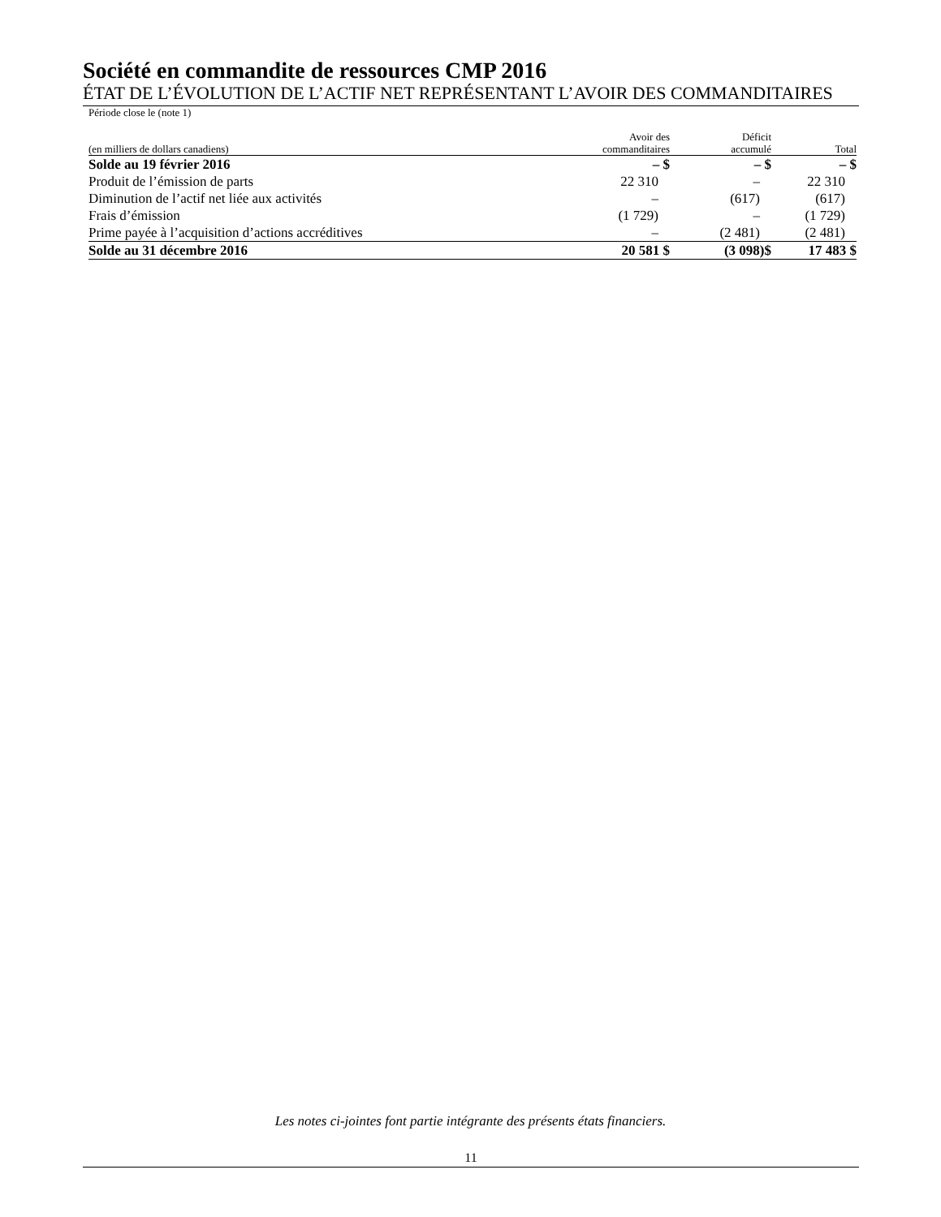Société en commandite de ressources CMP 2016
ÉTAT DE L’ÉVOLUTION DE L’ACTIF NET REPRÉSENTANT L’AVOIR DES COMMANDITAIRES
Période close le (note 1)
| (en milliers de dollars canadiens) | Avoir des commanditaires | Déficit accumulé | Total |
| --- | --- | --- | --- |
| Solde au 19 février 2016 | – $ | – $ | – $ |
| Produit de l’émission de parts | 22 310 | – | 22 310 |
| Diminution de l’actif net liée aux activités | – | (617) | (617) |
| Frais d’émission | (1 729) | – | (1 729) |
| Prime payée à l’acquisition d’actions accréditives | – | (2 481) | (2 481) |
| Solde au 31 décembre 2016 | 20 581 $ | (3 098)$ | 17 483 $ |
Les notes ci-jointes font partie intégrante des présents états financiers.
11